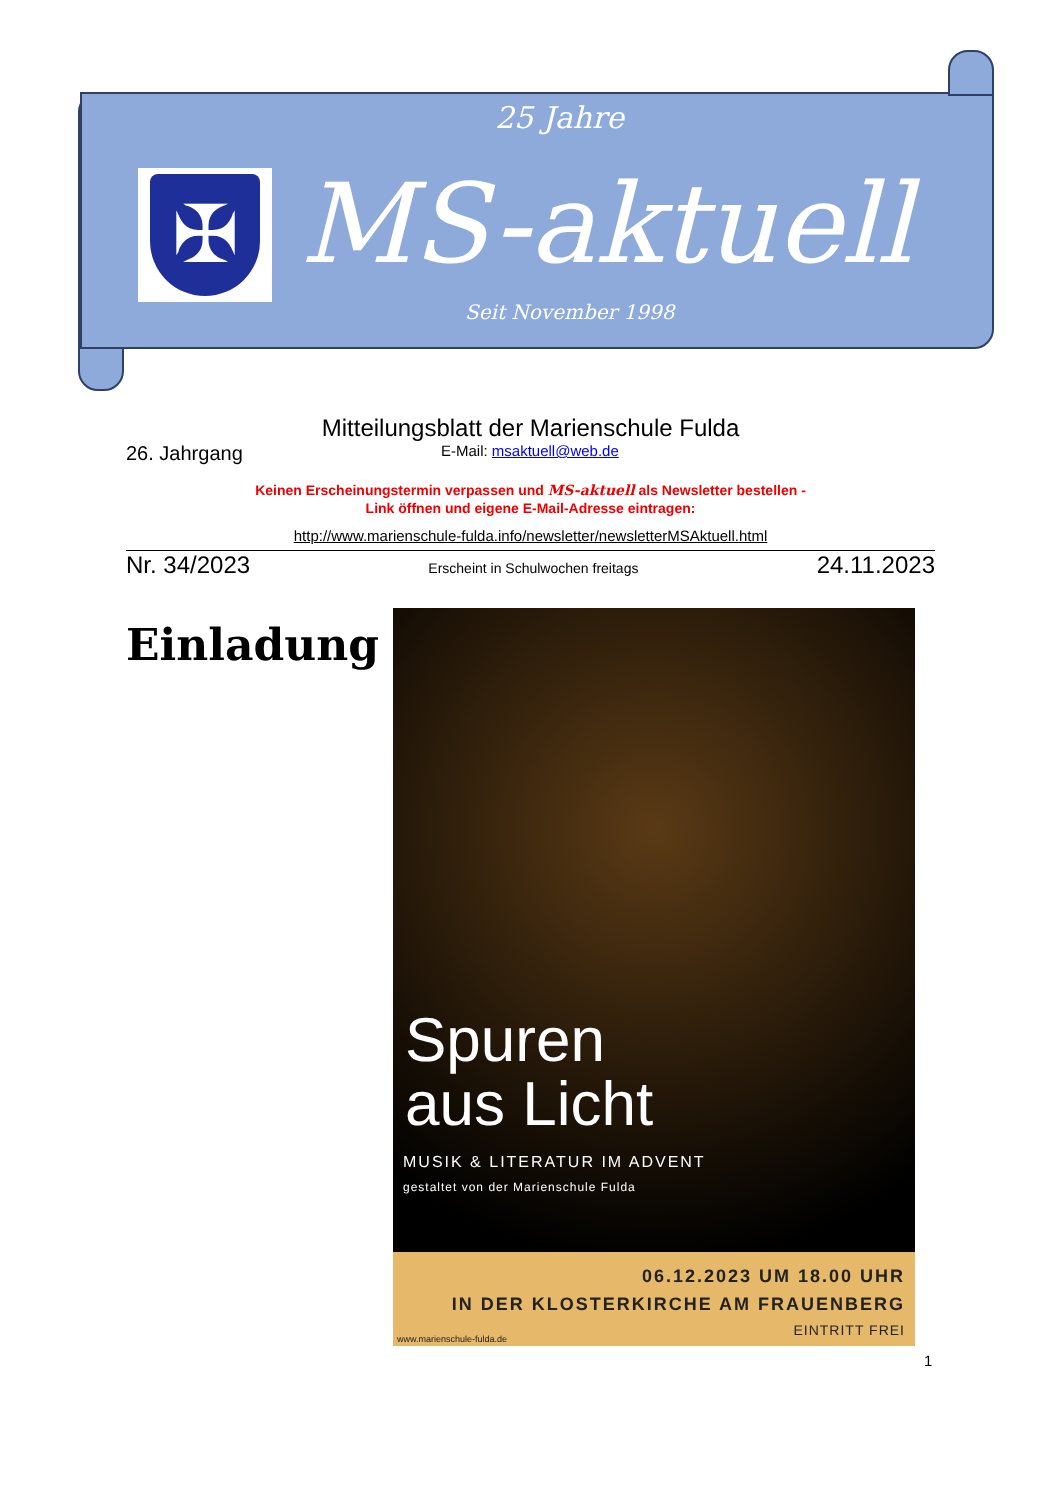25 Jahre
✠ MS-aktuell
Seit November 1998
Mitteilungsblatt der Marienschule Fulda
26. Jahrgang E-Mail: msaktuell@web.de
Keinen Erscheinungstermin verpassen und MS-aktuell als Newsletter bestellen -
Link öffnen und eigene E-Mail-Adresse eintragen:
http://www.marienschule-fulda.info/newsletter/newsletterMSAktuell.html
Nr. 34/2023 Erscheint in Schulwochen freitags 24.11.2023
Einladung
Spuren
aus Licht
MUSIK & LITERATUR IM ADVENT
gestaltet von der Marienschule Fulda
06.12.2023 UM 18.00 UHR
IN DER KLOSTERKIRCHE AM FRAUENBERG
EINTRITT FREI
www.marienschule-fulda.de
1